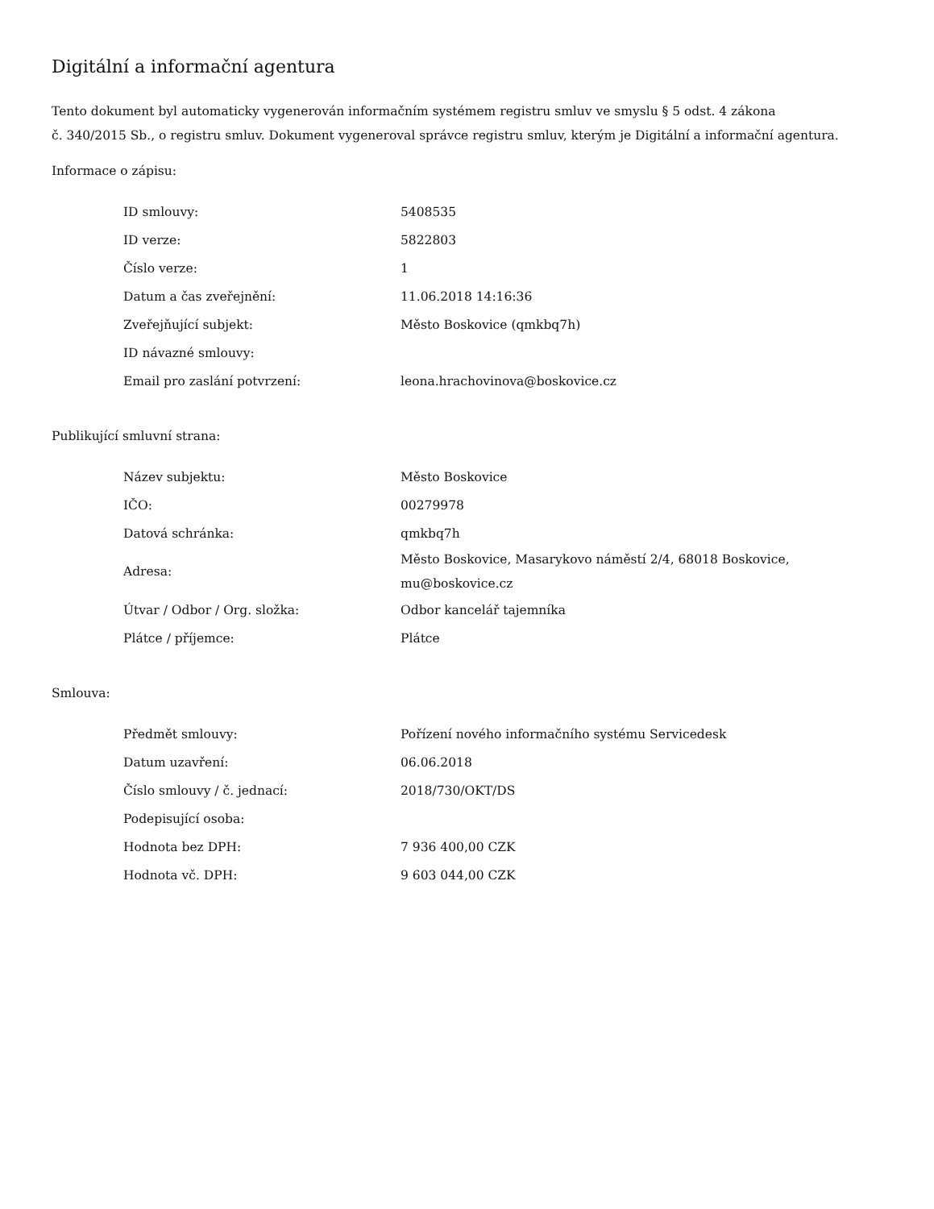Digitální a informační agentura
Tento dokument byl automaticky vygenerován informačním systémem registru smluv ve smyslu § 5 odst. 4 zákona
č. 340/2015 Sb., o registru smluv. Dokument vygeneroval správce registru smluv, kterým je Digitální a informační agentura.
Informace o zápisu:
| ID smlouvy: | 5408535 |
| ID verze: | 5822803 |
| Číslo verze: | 1 |
| Datum a čas zveřejnění: | 11.06.2018 14:16:36 |
| Zveřejňující subjekt: | Město Boskovice (qmkbq7h) |
| ID návazné smlouvy: | |
| Email pro zaslání potvrzení: | leona.hrachovinova@boskovice.cz |
Publikující smluvní strana:
| Název subjektu: | Město Boskovice |
| IČO: | 00279978 |
| Datová schránka: | qmkbq7h |
| Adresa: | Město Boskovice, Masarykovo náměstí 2/4, 68018 Boskovice, mu@boskovice.cz |
| Útvar / Odbor / Org. složka: | Odbor kancelář tajemníka |
| Plátce / příjemce: | Plátce |
Smlouva:
| Předmět smlouvy: | Pořízení nového informačního systému Servicedesk |
| Datum uzavření: | 06.06.2018 |
| Číslo smlouvy / č. jednací: | 2018/730/OKT/DS |
| Podepisující osoba: | |
| Hodnota bez DPH: | 7 936 400,00 CZK |
| Hodnota vč. DPH: | 9 603 044,00 CZK |